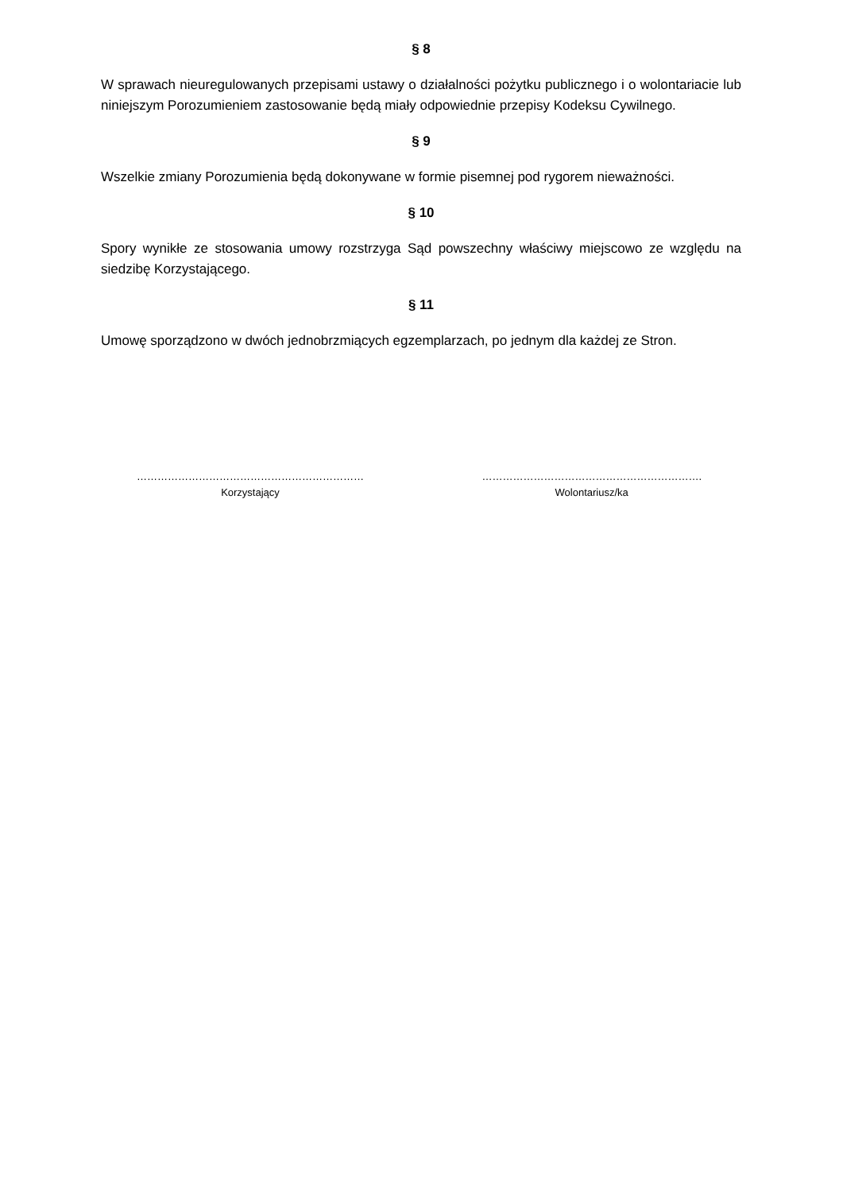§ 8
W sprawach nieuregulowanych przepisami ustawy o działalności pożytku publicznego i o wolontariacie lub niniejszym Porozumieniem zastosowanie będą miały odpowiednie przepisy Kodeksu Cywilnego.
§ 9
Wszelkie zmiany Porozumienia będą dokonywane w formie pisemnej pod rygorem nieważności.
§ 10
Spory wynikłe ze stosowania umowy rozstrzyga Sąd powszechny właściwy miejscowo ze względu na siedzibę Korzystającego.
§ 11
Umowę sporządzono w dwóch jednobrzmiących egzemplarzach, po jednym dla każdej ze Stron.
…………………………………………………………
Korzystający
……………………………………………………….
Wolontariusz/ka